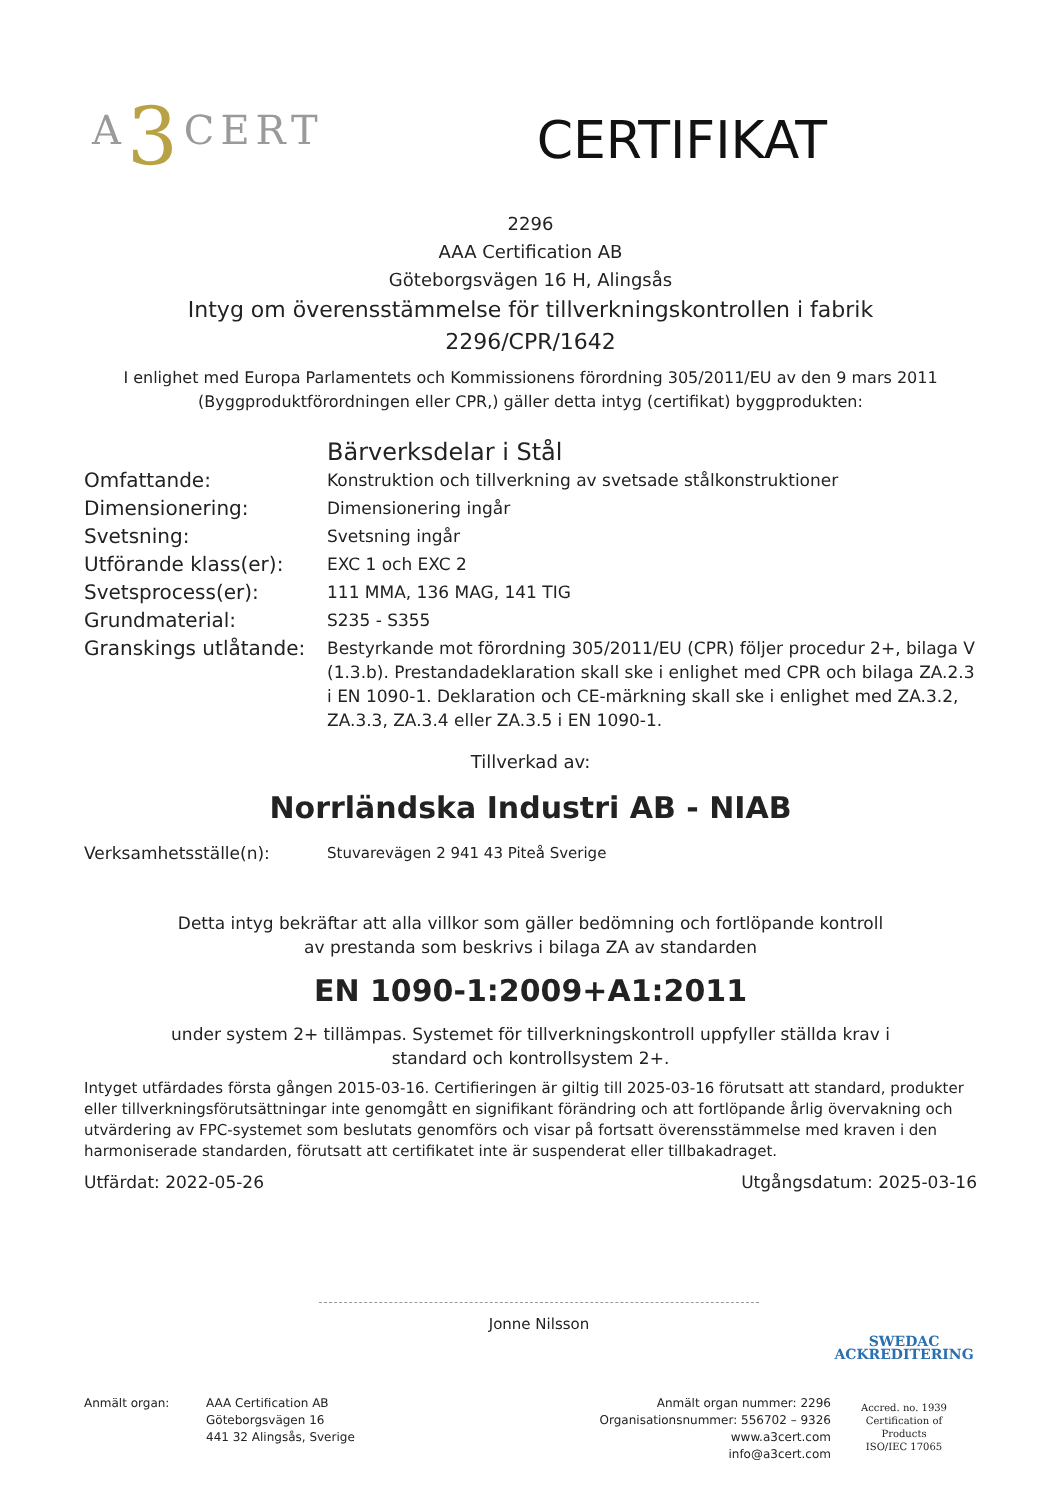A3 CERT
CERTIFIKAT
2296
AAA Certification AB
Göteborgsvägen 16 H, Alingsås
Intyg om överensstämmelse för tillverkningskontrollen i fabrik
2296/CPR/1642
I enlighet med Europa Parlamentets och Kommissionens förordning 305/2011/EU av den 9 mars 2011
(Byggproduktförordningen eller CPR,) gäller detta intyg (certifikat) byggprodukten:
| | Bärverksdelar i Stål |
| Omfattande: | Konstruktion och tillverkning av svetsade stålkonstruktioner |
| Dimensionering: | Dimensionering ingår |
| Svetsning: | Svetsning ingår |
| Utförande klass(er): | EXC 1 och EXC 2 |
| Svetsprocess(er): | 111 MMA, 136 MAG, 141 TIG |
| Grundmaterial: | S235 - S355 |
| Granskings utlåtande: | Bestyrkande mot förordning 305/2011/EU (CPR) följer procedur 2+, bilaga V (1.3.b). Prestandadeklaration skall ske i enlighet med CPR och bilaga ZA.2.3 i EN 1090-1. Deklaration och CE-märkning skall ske i enlighet med ZA.3.2, ZA.3.3, ZA.3.4 eller ZA.3.5 i EN 1090-1. |
Tillverkad av:
Norrländska Industri AB - NIAB
| Verksamhetsställe(n): | Stuvarevägen 2 941 43 Piteå Sverige |
Detta intyg bekräftar att alla villkor som gäller bedömning och fortlöpande kontroll
av prestanda som beskrivs i bilaga ZA av standarden
EN 1090-1:2009+A1:2011
under system 2+ tillämpas. Systemet för tillverkningskontroll uppfyller ställda krav i
standard och kontrollsystem 2+.
Intyget utfärdades första gången 2015-03-16. Certifieringen är giltig till 2025-03-16 förutsatt att standard, produkter eller tillverkningsförutsättningar inte genomgått en signifikant förändring och att fortlöpande årlig övervakning och utvärdering av FPC-systemet som beslutats genomförs och visar på fortsatt överensstämmelse med kraven i den harmoniserade standarden, förutsatt att certifikatet inte är suspenderat eller tillbakadraget.
Utfärdat: 2022-05-26 Utgångsdatum: 2025-03-16
Jonne Nilsson
Anmält organ: AAA Certification AB
Göteborgsvägen 16
441 32 Alingsås, Sverige
Anmält organ nummer: 2296
Organisationsnummer: 556702 – 9326
www.a3cert.com
info@a3cert.com
SWEDAC
ACKREDITERING
Accred. no. 1939
Certification of
Products
ISO/IEC 17065